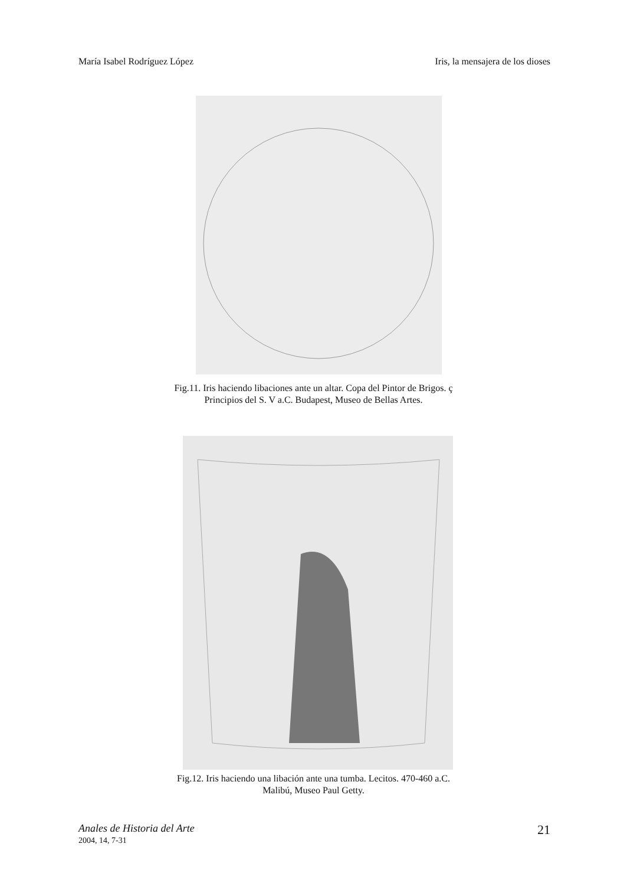María Isabel Rodríguez López Iris, la mensajera de los dioses
Fig.11. Iris haciendo libaciones ante un altar. Copa del Pintor de Brigos. ç
Principios del S. V a.C. Budapest, Museo de Bellas Artes.
Fig.12. Iris haciendo una libación ante una tumba. Lecitos. 470-460 a.C.
Malibú, Museo Paul Getty.
Anales de Historia del Arte
2004, 14, 7-31
21